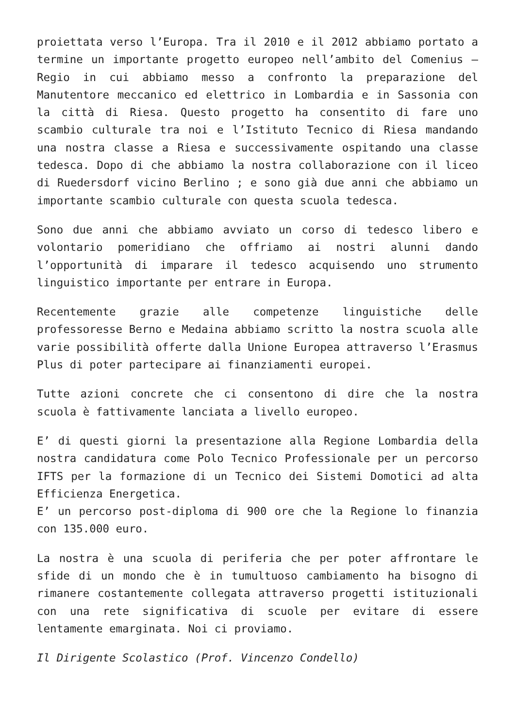proiettata verso l’Europa. Tra il 2010 e il 2012 abbiamo portato a termine un importante progetto europeo nell’ambito del Comenius – Regio in cui abbiamo messo a confronto la preparazione del Manutentore meccanico ed elettrico in Lombardia e in Sassonia con la città di Riesa. Questo progetto ha consentito di fare uno scambio culturale tra noi e l’Istituto Tecnico di Riesa mandando una nostra classe a Riesa e successivamente ospitando una classe tedesca. Dopo di che abbiamo la nostra collaborazione con il liceo di Ruedersdorf vicino Berlino ; e sono già due anni che abbiamo un importante scambio culturale con questa scuola tedesca.
Sono due anni che abbiamo avviato un corso di tedesco libero e volontario pomeridiano che offriamo ai nostri alunni dando l’opportunità di imparare il tedesco acquisendo uno strumento linguistico importante per entrare in Europa.
Recentemente grazie alle competenze linguistiche delle professoresse Berno e Medaina abbiamo scritto la nostra scuola alle varie possibilità offerte dalla Unione Europea attraverso l’Erasmus Plus di poter partecipare ai finanziamenti europei.
Tutte azioni concrete che ci consentono di dire che la nostra scuola è fattivamente lanciata a livello europeo.
E’ di questi giorni la presentazione alla Regione Lombardia della nostra candidatura come Polo Tecnico Professionale per un percorso IFTS per la formazione di un Tecnico dei Sistemi Domotici ad alta Efficienza Energetica.
E’ un percorso post-diploma di 900 ore che la Regione lo finanzia con 135.000 euro.
La nostra è una scuola di periferia che per poter affrontare le sfide di un mondo che è in tumultuoso cambiamento ha bisogno di rimanere costantemente collegata attraverso progetti istituzionali con una rete significativa di scuole per evitare di essere lentamente emarginata. Noi ci proviamo.
Il Dirigente Scolastico (Prof. Vincenzo Condello)